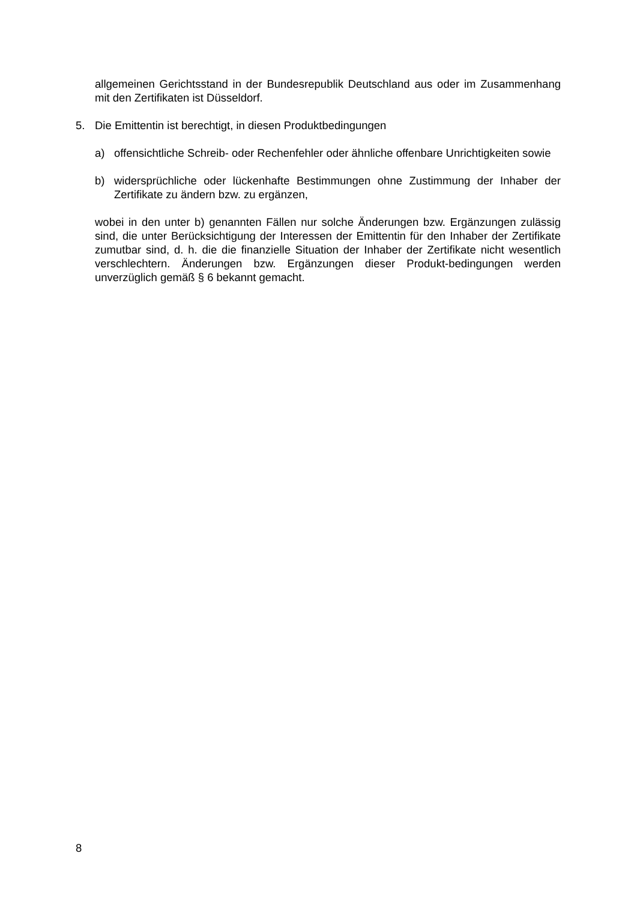allgemeinen Gerichtsstand in der Bundesrepublik Deutschland aus oder im Zusammenhang mit den Zertifikaten ist Düsseldorf.
5. Die Emittentin ist berechtigt, in diesen Produktbedingungen
a) offensichtliche Schreib- oder Rechenfehler oder ähnliche offenbare Unrichtigkeiten sowie
b) widersprüchliche oder lückenhafte Bestimmungen ohne Zustimmung der Inhaber der Zertifikate zu ändern bzw. zu ergänzen,
wobei in den unter b) genannten Fällen nur solche Änderungen bzw. Ergänzungen zulässig sind, die unter Berücksichtigung der Interessen der Emittentin für den Inhaber der Zertifikate zumutbar sind, d. h. die die finanzielle Situation der Inhaber der Zertifikate nicht wesentlich verschlechtern. Änderungen bzw. Ergänzungen dieser Produkt-bedingungen werden unverzüglich gemäß § 6 bekannt gemacht.
8